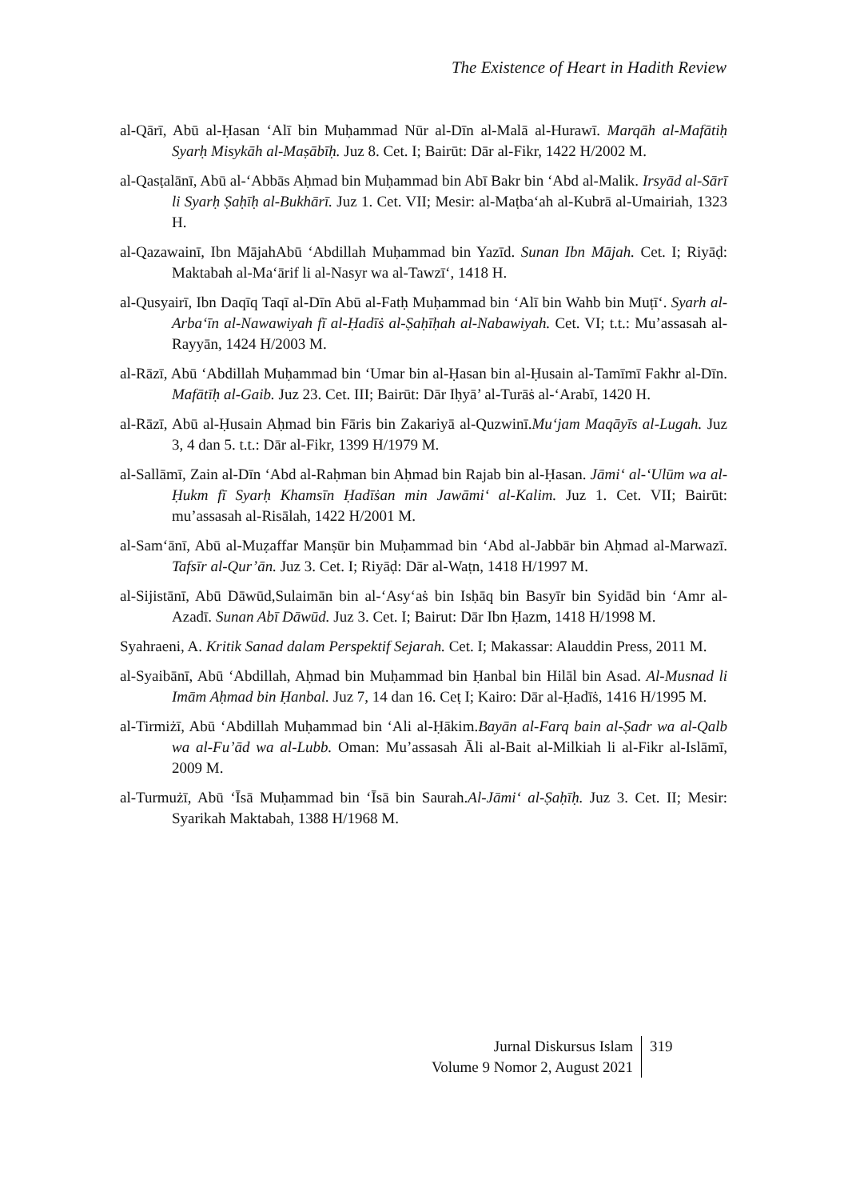The Existence of Heart in Hadith Review
al-Qārī, Abū al-Ḥasan ‘Alī bin Muḥammad Nūr al-Dīn al-Malā al-Hurawī. Marqāh al-Mafātiḥ Syarḥ Misykāh al-Maṣābīḥ. Juz 8. Cet. I; Bairūt: Dār al-Fikr, 1422 H/2002 M.
al-Qasṭalānī, Abū al-‘Abbās Aḥmad bin Muḥammad bin Abī Bakr bin ‘Abd al-Malik. Irsyād al-Sārī li Syarḥ Ṣaḥīḥ al-Bukhārī. Juz 1. Cet. VII; Mesir: al-Maṭba‘ah al-Kubrā al-Umairiah, 1323 H.
al-Qazawainī, Ibn MājahAbū ‘Abdillah Muḥammad bin Yazīd. Sunan Ibn Mājah. Cet. I; Riyāḍ: Maktabah al-Ma‘ārif li al-Nasyr wa al-Tawzī‘, 1418 H.
al-Qusyairī, Ibn Daqīq Taqī al-Dīn Abū al-Fatḥ Muḥammad bin ‘Alī bin Wahb bin Muṭī‘. Syarh al-Arba‘īn al-Nawawiyah fī al-Ḥadīṡ al-Ṣaḥīḥah al-Nabawiyah. Cet. VI; t.t.: Mu’assasah al-Rayyān, 1424 H/2003 M.
al-Rāzī, Abū ‘Abdillah Muḥammad bin ‘Umar bin al-Ḥasan bin al-Ḥusain al-Tamīmī Fakhr al-Dīn. Mafātīḥ al-Gaib. Juz 23. Cet. III; Bairūt: Dār Iḥyā’ al-Turāṡ al-‘Arabī, 1420 H.
al-Rāzī, Abū al-Ḥusain Aḥmad bin Fāris bin Zakariyā al-Quzwinī.Mu‘jam Maqāyīs al-Lugah. Juz 3, 4 dan 5. t.t.: Dār al-Fikr, 1399 H/1979 M.
al-Sallāmī, Zain al-Dīn ‘Abd al-Raḥman bin Aḥmad bin Rajab bin al-Ḥasan. Jāmi‘ al-‘Ulūm wa al-Ḥukm fī Syarḥ Khamsīn Ḥadīṡan min Jawāmi‘ al-Kalim. Juz 1. Cet. VII; Bairūt: mu’assasah al-Risālah, 1422 H/2001 M.
al-Sam‘ānī, Abū al-Muẓaffar Manṣūr bin Muḥammad bin ‘Abd al-Jabbār bin Aḥmad al-Marwazī. Tafsīr al-Qur’ān. Juz 3. Cet. I; Riyāḍ: Dār al-Waṭn, 1418 H/1997 M.
al-Sijistānī, Abū Dāwūd,Sulaimān bin al-‘Asy‘aṡ bin Isḥāq bin Basyīr bin Syidād bin ‘Amr al-Azadī. Sunan Abī Dāwūd. Juz 3. Cet. I; Bairut: Dār Ibn Ḥazm, 1418 H/1998 M.
Syahraeni, A. Kritik Sanad dalam Perspektif Sejarah. Cet. I; Makassar: Alauddin Press, 2011 M.
al-Syaibānī, Abū ‘Abdillah, Aḥmad bin Muḥammad bin Ḥanbal bin Hilāl bin Asad. Al-Musnad li Imām Aḥmad bin Ḥanbal. Juz 7, 14 dan 16. Ceṭ I; Kairo: Dār al-Ḥadīṡ, 1416 H/1995 M.
al-Tirmiżī, Abū ‘Abdillah Muḥammad bin ‘Ali al-Ḥākim.Bayān al-Farq bain al-Ṣadr wa al-Qalb wa al-Fu’ād wa al-Lubb. Oman: Mu’assasah Āli al-Bait al-Milkiah li al-Fikr al-Islāmī, 2009 M.
al-Turmużī, Abū ‘Īsā Muḥammad bin ‘Īsā bin Saurah.Al-Jāmi‘ al-Ṣaḥīḥ. Juz 3. Cet. II; Mesir: Syarikah Maktabah, 1388 H/1968 M.
Jurnal Diskursus Islam
Volume 9 Nomor 2, August 2021
319